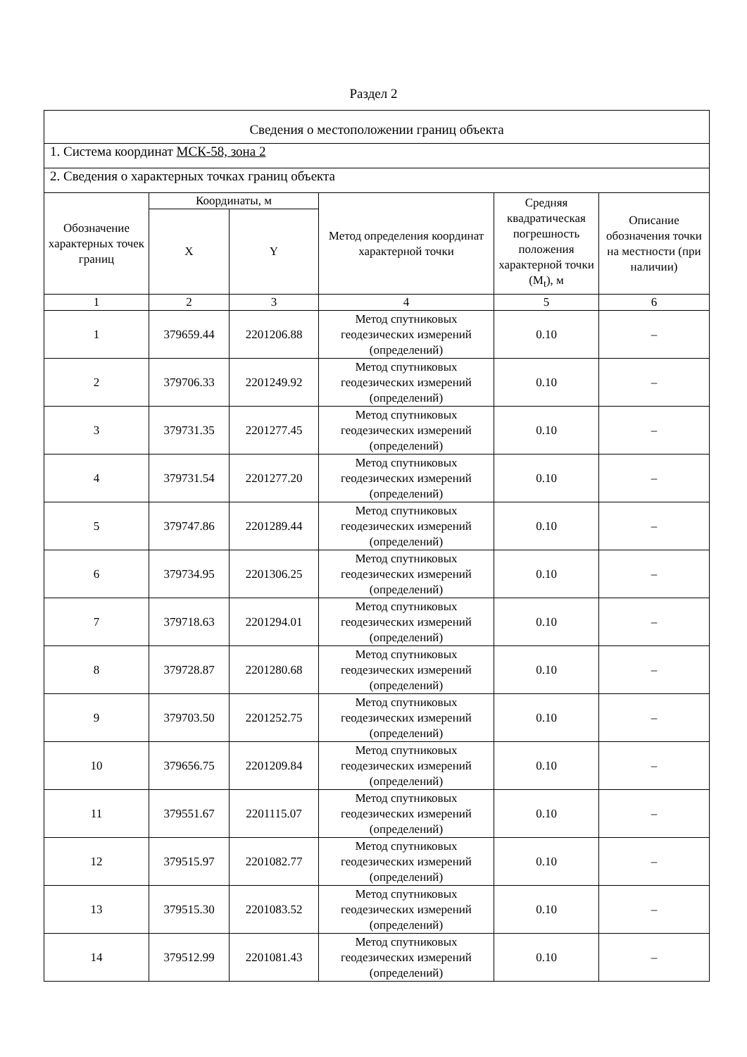Раздел 2
| Сведения о местоположении границ объекта | | | | | |
| 1. Система координат МСК-58, зона 2 | | | | | |
| 2. Сведения о характерных точках границ объекта | | | | | |
| Обозначение характерных точек границ | Координаты, м | | Метод определения координат характерной точки | Средняя квадратическая погрешность положения характерной точки (M<sub>t</sub>), м | Описание обозначения точки на местности (при наличии) |
| | X | Y | | | |
| 1 | 2 | 3 | 4 | 5 | 6 |
| 1 | 379659.44 | 2201206.88 | Метод спутниковых геодезических измерений (определений) | 0.10 | – |
| 2 | 379706.33 | 2201249.92 | Метод спутниковых геодезических измерений (определений) | 0.10 | – |
| 3 | 379731.35 | 2201277.45 | Метод спутниковых геодезических измерений (определений) | 0.10 | – |
| 4 | 379731.54 | 2201277.20 | Метод спутниковых геодезических измерений (определений) | 0.10 | – |
| 5 | 379747.86 | 2201289.44 | Метод спутниковых геодезических измерений (определений) | 0.10 | – |
| 6 | 379734.95 | 2201306.25 | Метод спутниковых геодезических измерений (определений) | 0.10 | – |
| 7 | 379718.63 | 2201294.01 | Метод спутниковых геодезических измерений (определений) | 0.10 | – |
| 8 | 379728.87 | 2201280.68 | Метод спутниковых геодезических измерений (определений) | 0.10 | – |
| 9 | 379703.50 | 2201252.75 | Метод спутниковых геодезических измерений (определений) | 0.10 | – |
| 10 | 379656.75 | 2201209.84 | Метод спутниковых геодезических измерений (определений) | 0.10 | – |
| 11 | 379551.67 | 2201115.07 | Метод спутниковых геодезических измерений (определений) | 0.10 | – |
| 12 | 379515.97 | 2201082.77 | Метод спутниковых геодезических измерений (определений) | 0.10 | – |
| 13 | 379515.30 | 2201083.52 | Метод спутниковых геодезических измерений (определений) | 0.10 | – |
| 14 | 379512.99 | 2201081.43 | Метод спутниковых геодезических измерений (определений) | 0.10 | – |